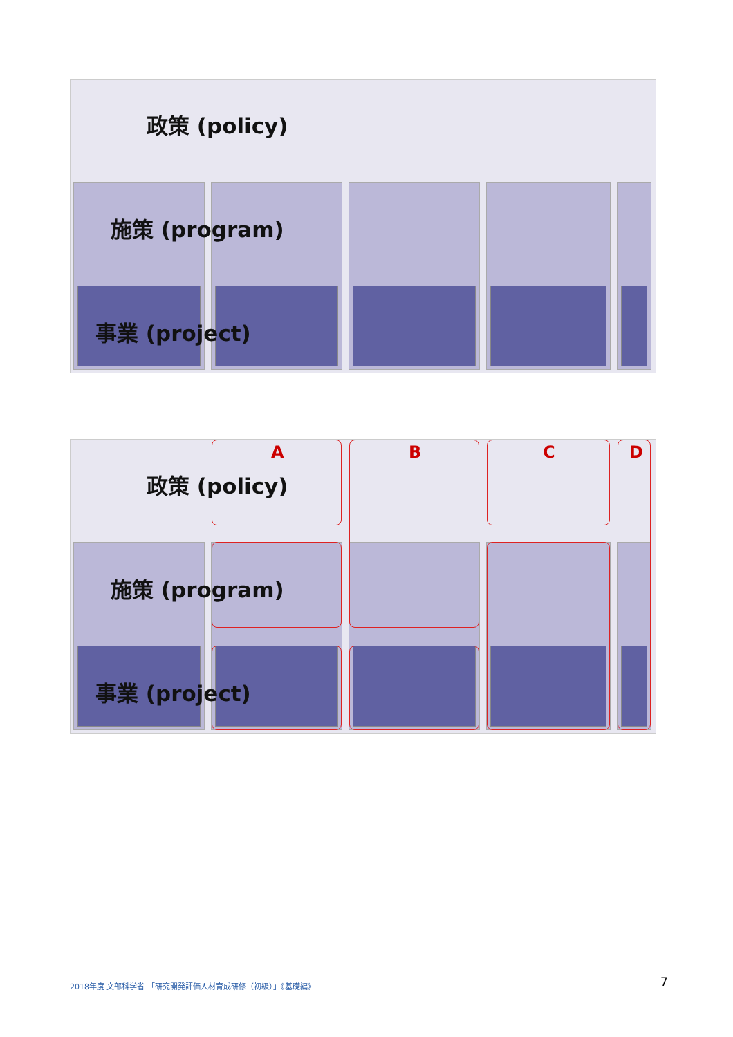政策 (policy)
施策 (program)
事業 (project)
A B C D
政策 (policy)
施策 (program)
事業 (project)
2018年度 文部科学省 「研究開発評価人材育成研修（初級）」《基礎編》
7